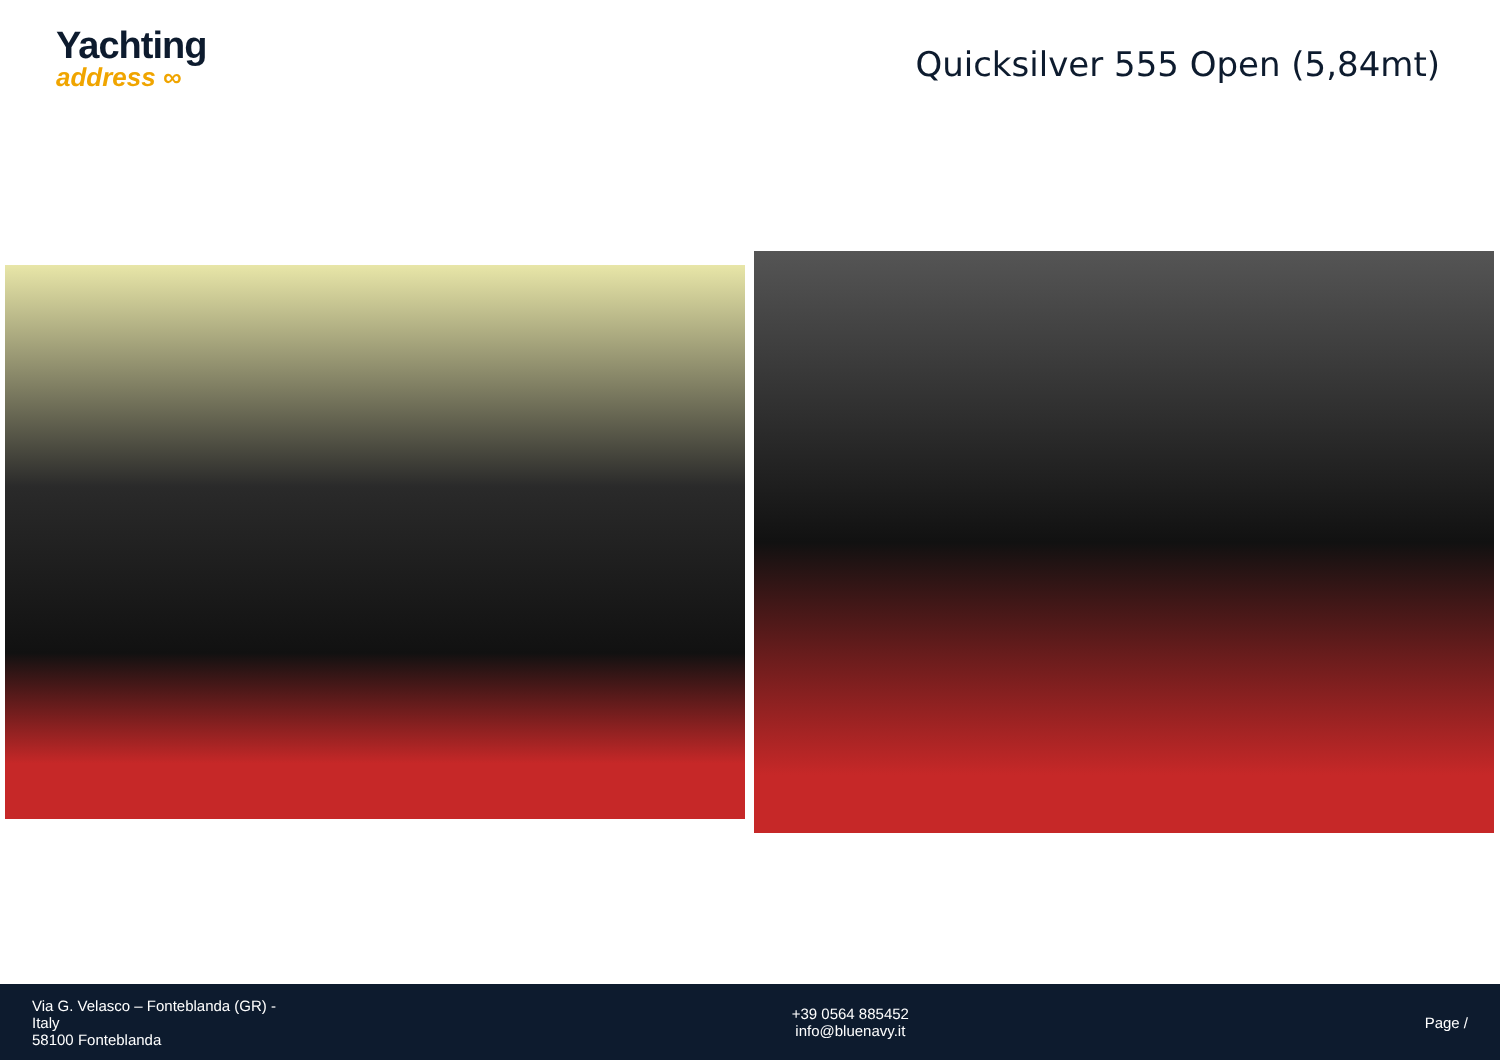Yachting
address ∞
Quicksilver 555 Open (5,84mt)
Via G. Velasco – Fonteblanda (GR) -
Italy
58100 Fonteblanda
+39 0564 885452
info@bluenavy.it
Page /